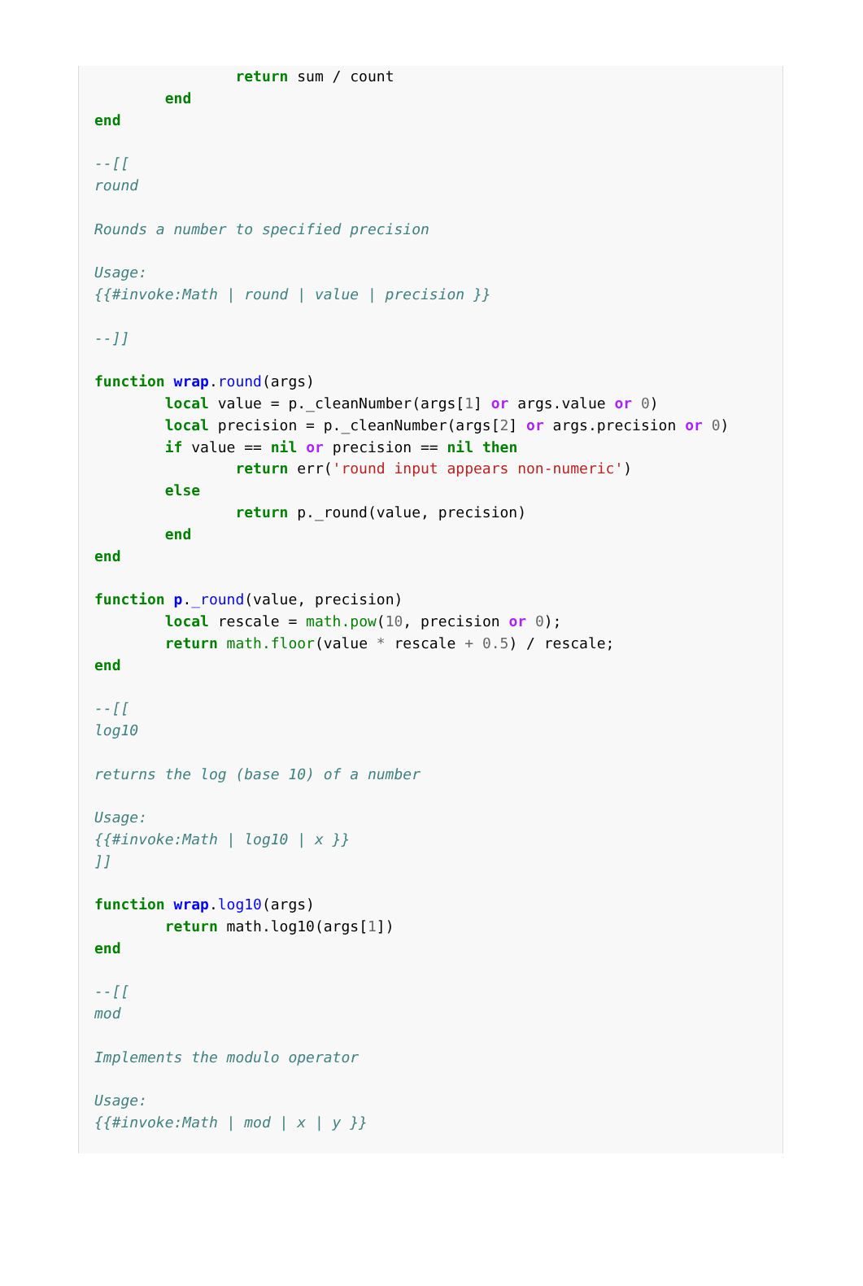return sum / count
	end
end

--[[
round

Rounds a number to specified precision

Usage:
{{#invoke:Math | round | value | precision }}

--]]

function wrap.round(args)
	local value = p._cleanNumber(args[1] or args.value or 0)
	local precision = p._cleanNumber(args[2] or args.precision or 0)
	if value == nil or precision == nil then
		return err('round input appears non-numeric')
	else
		return p._round(value, precision)
	end
end

function p._round(value, precision)
	local rescale = math.pow(10, precision or 0);
	return math.floor(value * rescale + 0.5) / rescale;
end

--[[
log10

returns the log (base 10) of a number

Usage:
{{#invoke:Math | log10 | x }}
]]

function wrap.log10(args)
	return math.log10(args[1])
end

--[[
mod

Implements the modulo operator

Usage:
{{#invoke:Math | mod | x | y }}